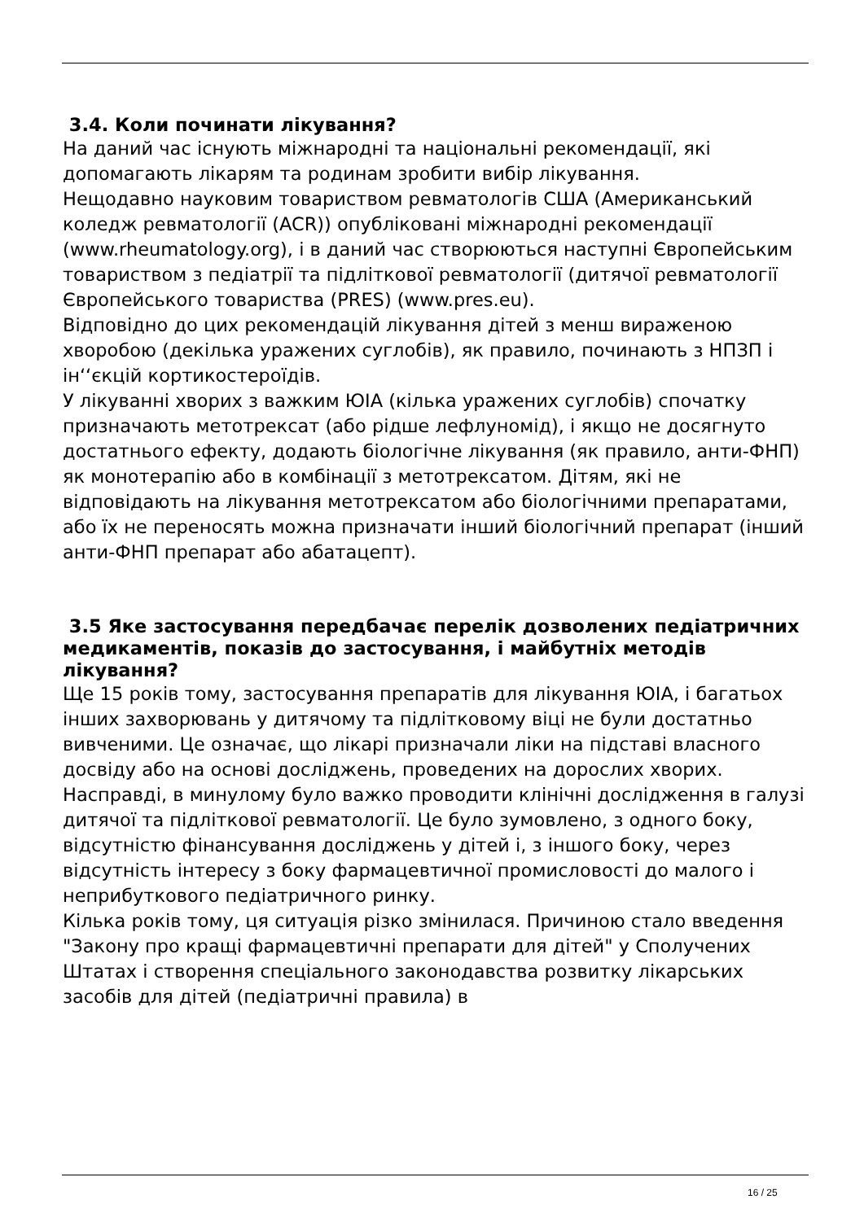3.4. Коли починати лікування?
На даний час існують міжнародні та національні рекомендації, які допомагають лікарям та родинам зробити вибір лікування.
Нещодавно науковим товариством ревматологів США (Американський коледж ревматології (ACR)) опубліковані міжнародні рекомендації (www.rheumatology.org), і в даний час створюються наступні Європейським товариством з педіатрії та підліткової ревматології (дитячої ревматології Європейського товариства (PRES) (www.pres.eu).
Відповідно до цих рекомендацій лікування дітей з менш вираженою хворобою (декілька уражених суглобів), як правило, починають з НПЗП і ін‘‘єкцій кортикостероїдів.
У лікуванні хворих з важким ЮІА (кілька уражених суглобів) спочатку призначають метотрексат (або рідше лефлуномід), і якщо не досягнуто достатнього ефекту, додають біологічне лікування (як правило, анти-ФНП) як монотерапію або в комбінації з метотрексатом. Дітям, які не відповідають на лікування метотрексатом або біологічними препаратами, або їх не переносять можна призначати інший біологічний препарат (інший анти-ФНП препарат або абатацепт).
3.5 Яке застосування передбачає перелік дозволених педіатричних медикаментів, показів до застосування, і майбутніх методів лікування?
Ще 15 років тому, застосування препаратів для лікування ЮІА, і багатьох інших захворювань у дитячому та підлітковому віці не були достатньо вивченими. Це означає, що лікарі призначали ліки на підставі власного досвіду або на основі досліджень, проведених на дорослих хворих.
Насправді, в минулому було важко проводити клінічні дослідження в галузі дитячої та підліткової ревматології. Це було зумовлено, з одного боку, відсутністю фінансування досліджень у дітей і, з іншого боку, через відсутність інтересу з боку фармацевтичної промисловості до малого і неприбуткового педіатричного ринку.
Кілька років тому, ця ситуація різко змінилася. Причиною стало введення "Закону про кращі фармацевтичні препарати для дітей" у Сполучених Штатах і створення спеціального законодавства розвитку лікарських засобів для дітей (педіатричні правила) в
16 / 25